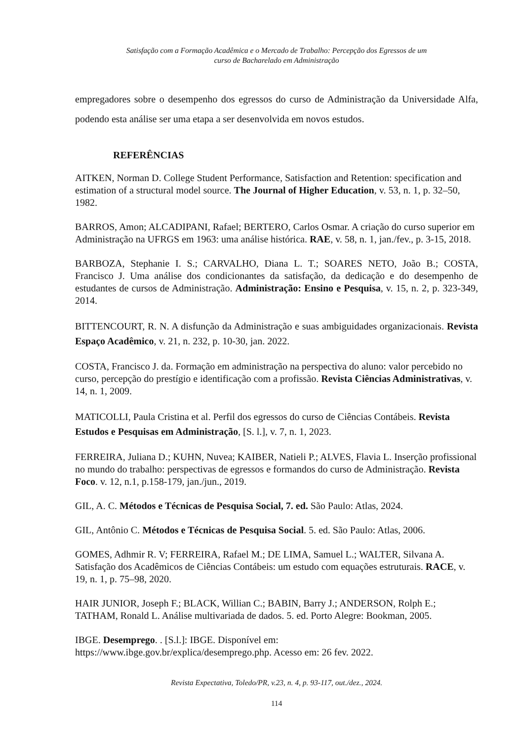Satisfação com a Formação Acadêmica e o Mercado de Trabalho: Percepção dos Egressos de um
curso de Bacharelado em Administração
empregadores sobre o desempenho dos egressos do curso de Administração da Universidade Alfa, podendo esta análise ser uma etapa a ser desenvolvida em novos estudos.
REFERÊNCIAS
AITKEN, Norman D. College Student Performance, Satisfaction and Retention: specification and estimation of a structural model source. The Journal of Higher Education, v. 53, n. 1, p. 32–50, 1982.
BARROS, Amon; ALCADIPANI, Rafael; BERTERO, Carlos Osmar. A criação do curso superior em Administração na UFRGS em 1963: uma análise histórica. RAE, v. 58, n. 1, jan./fev., p. 3-15, 2018.
BARBOZA, Stephanie I. S.; CARVALHO, Diana L. T.; SOARES NETO, João B.; COSTA, Francisco J. Uma análise dos condicionantes da satisfação, da dedicação e do desempenho de estudantes de cursos de Administração. Administração: Ensino e Pesquisa, v. 15, n. 2, p. 323-349, 2014.
BITTENCOURT, R. N. A disfunção da Administração e suas ambiguidades organizacionais. Revista Espaço Acadêmico, v. 21, n. 232, p. 10-30, jan. 2022.
COSTA, Francisco J. da. Formação em administração na perspectiva do aluno: valor percebido no curso, percepção do prestígio e identificação com a profissão. Revista Ciências Administrativas, v. 14, n. 1, 2009.
MATICOLLI, Paula Cristina et al. Perfil dos egressos do curso de Ciências Contábeis. Revista Estudos e Pesquisas em Administração, [S. l.], v. 7, n. 1, 2023.
FERREIRA, Juliana D.; KUHN, Nuvea; KAIBER, Natieli P.; ALVES, Flavia L. Inserção profissional no mundo do trabalho: perspectivas de egressos e formandos do curso de Administração. Revista Foco. v. 12, n.1, p.158-179, jan./jun., 2019.
GIL, A. C. Métodos e Técnicas de Pesquisa Social, 7. ed. São Paulo: Atlas, 2024.
GIL, Antônio C. Métodos e Técnicas de Pesquisa Social. 5. ed. São Paulo: Atlas, 2006.
GOMES, Adhmir R. V; FERREIRA, Rafael M.; DE LIMA, Samuel L.; WALTER, Silvana A. Satisfação dos Acadêmicos de Ciências Contábeis: um estudo com equações estruturais. RACE, v. 19, n. 1, p. 75–98, 2020.
HAIR JUNIOR, Joseph F.; BLACK, Willian C.; BABIN, Barry J.; ANDERSON, Rolph E.; TATHAM, Ronald L. Análise multivariada de dados. 5. ed. Porto Alegre: Bookman, 2005.
IBGE. Desemprego. . [S.l.]: IBGE. Disponível em:
https://www.ibge.gov.br/explica/desemprego.php. Acesso em: 26 fev. 2022.
Revista Expectativa, Toledo/PR, v.23, n. 4, p. 93-117, out./dez., 2024.
114